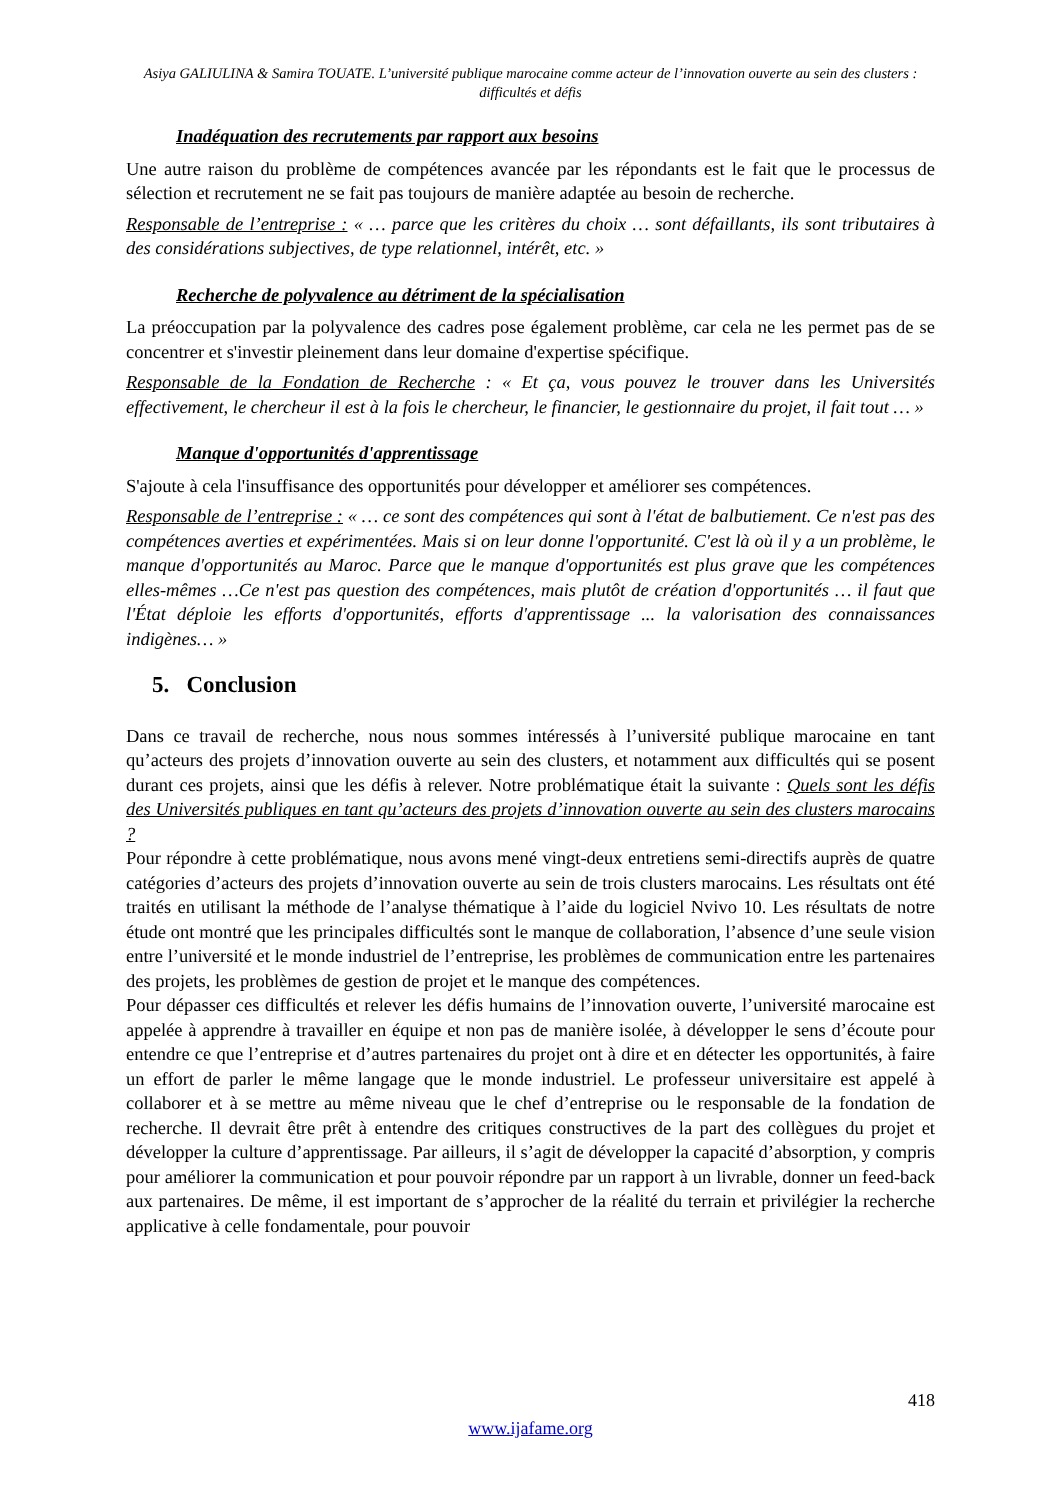Asiya GALIULINA & Samira TOUATE. L’université publique marocaine comme acteur de l’innovation ouverte au sein des clusters : difficultés et défis
Inadéquation des recrutements par rapport aux besoins
Une autre raison du problème de compétences avancée par les répondants est le fait que le processus de sélection et recrutement ne se fait pas toujours de manière adaptée au besoin de recherche.
Responsable de l’entreprise : « … parce que les critères du choix … sont défaillants, ils sont tributaires à des considérations subjectives, de type relationnel, intérêt, etc. »
Recherche de polyvalence au détriment de la spécialisation
La préoccupation par la polyvalence des cadres pose également problème, car cela ne les permet pas de se concentrer et s'investir pleinement dans leur domaine d'expertise spécifique.
Responsable de la Fondation de Recherche : « Et ça, vous pouvez le trouver dans les Universités effectivement, le chercheur il est à la fois le chercheur, le financier, le gestionnaire du projet, il fait tout … »
Manque d'opportunités d'apprentissage
S'ajoute à cela l'insuffisance des opportunités pour développer et améliorer ses compétences.
Responsable de l’entreprise : « … ce sont des compétences qui sont à l'état de balbutiement. Ce n'est pas des compétences averties et expérimentées. Mais si on leur donne l'opportunité. C'est là où il y a un problème, le manque d'opportunités au Maroc. Parce que le manque d'opportunités est plus grave que les compétences elles-mêmes …Ce n'est pas question des compétences, mais plutôt de création d'opportunités … il faut que l'État déploie les efforts d'opportunités, efforts d'apprentissage ... la valorisation des connaissances indigènes… »
5. Conclusion
Dans ce travail de recherche, nous nous sommes intéressés à l’université publique marocaine en tant qu’acteurs des projets d’innovation ouverte au sein des clusters, et notamment aux difficultés qui se posent durant ces projets, ainsi que les défis à relever. Notre problématique était la suivante : Quels sont les défis des Universités publiques en tant qu’acteurs des projets d’innovation ouverte au sein des clusters marocains ?
Pour répondre à cette problématique, nous avons mené vingt-deux entretiens semi-directifs auprès de quatre catégories d’acteurs des projets d’innovation ouverte au sein de trois clusters marocains. Les résultats ont été traités en utilisant la méthode de l’analyse thématique à l’aide du logiciel Nvivo 10. Les résultats de notre étude ont montré que les principales difficultés sont le manque de collaboration, l’absence d’une seule vision entre l’université et le monde industriel de l’entreprise, les problèmes de communication entre les partenaires des projets, les problèmes de gestion de projet et le manque des compétences.
Pour dépasser ces difficultés et relever les défis humains de l’innovation ouverte, l’université marocaine est appelée à apprendre à travailler en équipe et non pas de manière isolée, à développer le sens d’écoute pour entendre ce que l’entreprise et d’autres partenaires du projet ont à dire et en détecter les opportunités, à faire un effort de parler le même langage que le monde industriel. Le professeur universitaire est appelé à collaborer et à se mettre au même niveau que le chef d’entreprise ou le responsable de la fondation de recherche. Il devrait être prêt à entendre des critiques constructives de la part des collègues du projet et développer la culture d’apprentissage. Par ailleurs, il s’agit de développer la capacité d’absorption, y compris pour améliorer la communication et pour pouvoir répondre par un rapport à un livrable, donner un feed-back aux partenaires. De même, il est important de s’approcher de la réalité du terrain et privilégier la recherche applicative à celle fondamentale, pour pouvoir
418
www.ijafame.org